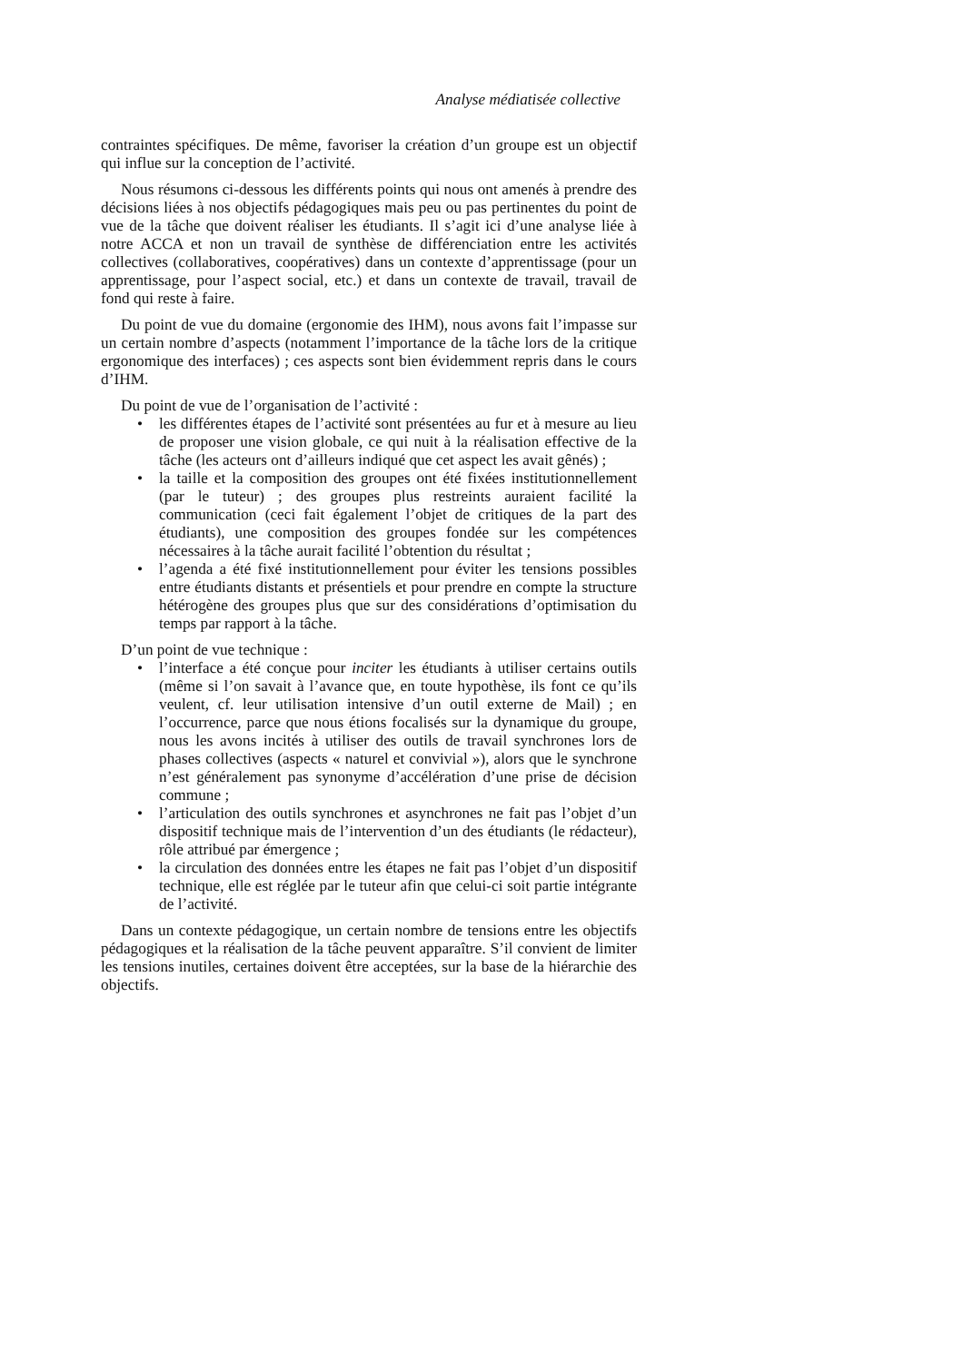Analyse médiatisée collective
contraintes spécifiques. De même, favoriser la création d’un groupe est un objectif qui influe sur la conception de l’activité.
Nous résumons ci-dessous les différents points qui nous ont amenés à prendre des décisions liées à nos objectifs pédagogiques mais peu ou pas pertinentes du point de vue de la tâche que doivent réaliser les étudiants. Il s’agit ici d’une analyse liée à notre ACCA et non un travail de synthèse de différenciation entre les activités collectives (collaboratives, coopératives) dans un contexte d’apprentissage (pour un apprentissage, pour l’aspect social, etc.) et dans un contexte de travail, travail de fond qui reste à faire.
Du point de vue du domaine (ergonomie des IHM), nous avons fait l’impasse sur un certain nombre d’aspects (notamment l’importance de la tâche lors de la critique ergonomique des interfaces) ; ces aspects sont bien évidemment repris dans le cours d’IHM.
Du point de vue de l’organisation de l’activité :
• les différentes étapes de l’activité sont présentées au fur et à mesure au lieu de proposer une vision globale, ce qui nuit à la réalisation effective de la tâche (les acteurs ont d’ailleurs indiqué que cet aspect les avait gênés) ;
• la taille et la composition des groupes ont été fixées institutionnellement (par le tuteur) ; des groupes plus restreints auraient facilité la communication (ceci fait également l’objet de critiques de la part des étudiants), une composition des groupes fondée sur les compétences nécessaires à la tâche aurait facilité l’obtention du résultat ;
• l’agenda a été fixé institutionnellement pour éviter les tensions possibles entre étudiants distants et présentiels et pour prendre en compte la structure hétérogène des groupes plus que sur des considérations d’optimisation du temps par rapport à la tâche.
D’un point de vue technique :
• l’interface a été conçue pour inciter les étudiants à utiliser certains outils (même si l’on savait à l’avance que, en toute hypothèse, ils font ce qu’ils veulent, cf. leur utilisation intensive d’un outil externe de Mail) ; en l’occurrence, parce que nous étions focalisés sur la dynamique du groupe, nous les avons incités à utiliser des outils de travail synchrones lors de phases collectives (aspects « naturel et convivial »), alors que le synchrone n’est généralement pas synonyme d’accélération d’une prise de décision commune ;
• l’articulation des outils synchrones et asynchrones ne fait pas l’objet d’un dispositif technique mais de l’intervention d’un des étudiants (le rédacteur), rôle attribué par émergence ;
• la circulation des données entre les étapes ne fait pas l’objet d’un dispositif technique, elle est réglée par le tuteur afin que celui-ci soit partie intégrante de l’activité.
Dans un contexte pédagogique, un certain nombre de tensions entre les objectifs pédagogiques et la réalisation de la tâche peuvent apparaître. S’il convient de limiter les tensions inutiles, certaines doivent être acceptées, sur la base de la hiérarchie des objectifs.